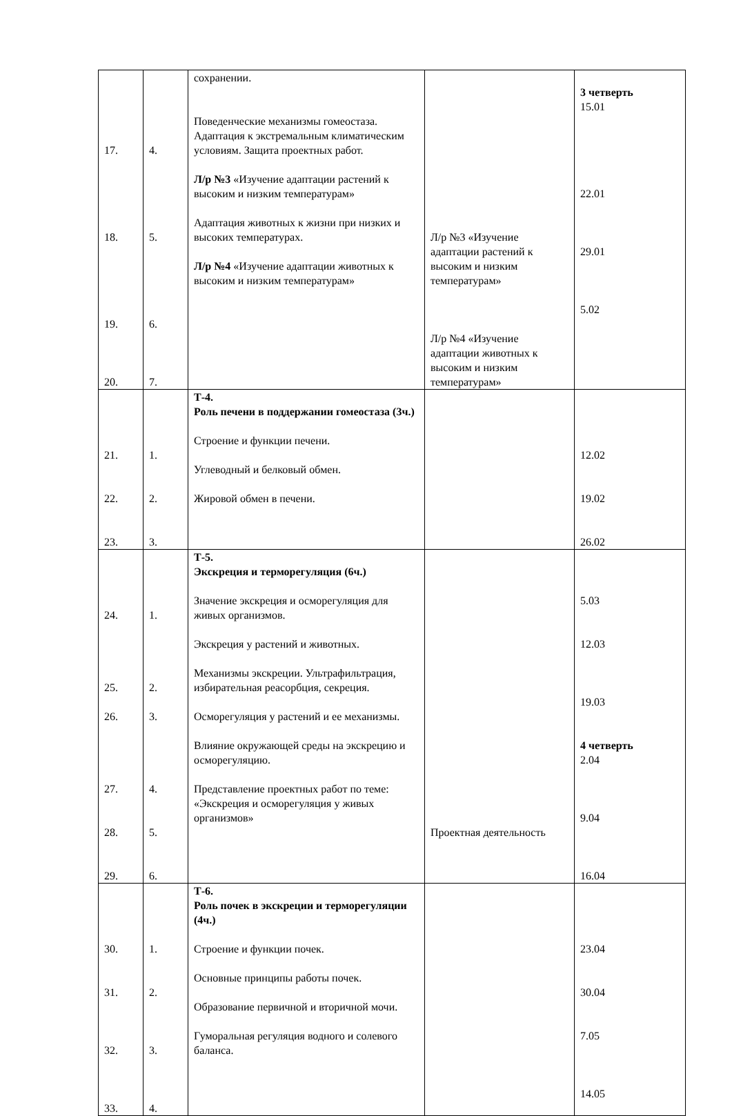| 17. 18. 19. 20. | 4. 5. 6. 7. | сохранении. Поведенческие механизмы гомеостаза. Адаптация к экстремальным климатическим условиям. Защита проектных работ. Л/р №3 «Изучение адаптации растений к высоким и низким температурам» Адаптация животных к жизни при низких и высоких температурах. Л/р №4 «Изучение адаптации животных к высоким и низким температурам» | Л/р №3 «Изучение адаптации растений к высоким и низким температурам» Л/р №4 «Изучение адаптации животных к высоким и низким температурам» | 3 четверть 15.01 22.01 29.01 5.02 |
| 21. 22. 23. | 1. 2. 3. | Т-4. Роль печени в поддержании гомеостаза (3ч.) Строение и функции печени. Углеводный и белковый обмен. Жировой обмен в печени. | | 12.02 19.02 26.02 |
| 24. 25. 26. 27. 28. 29. | 1. 2. 3. 4. 5. 6. | Т-5. Экскреция и терморегуляция (6ч.) Значение экскреция и осморегуляция для живых организмов. Экскреция у растений и животных. Механизмы экскреции. Ультрафильтрация, избирательная реасорбция, секреция. Осморегуляция у растений и ее механизмы. Влияние окружающей среды на экскрецию и осморегуляцию. Представление проектных работ по теме: «Экскреция и осморегуляция у живых организмов» | Проектная деятельность | 5.03 12.03 19.03 4 четверть 2.04 9.04 16.04 |
| 30. 31. 32. 33. | 1. 2. 3. 4. | Т-6. Роль почек в экскреции и терморегуляции (4ч.) Строение и функции почек. Основные принципы работы почек. Образование первичной и вторичной мочи. Гуморальная регуляция водного и солевого баланса. | | 23.04 30.04 7.05 14.05 |